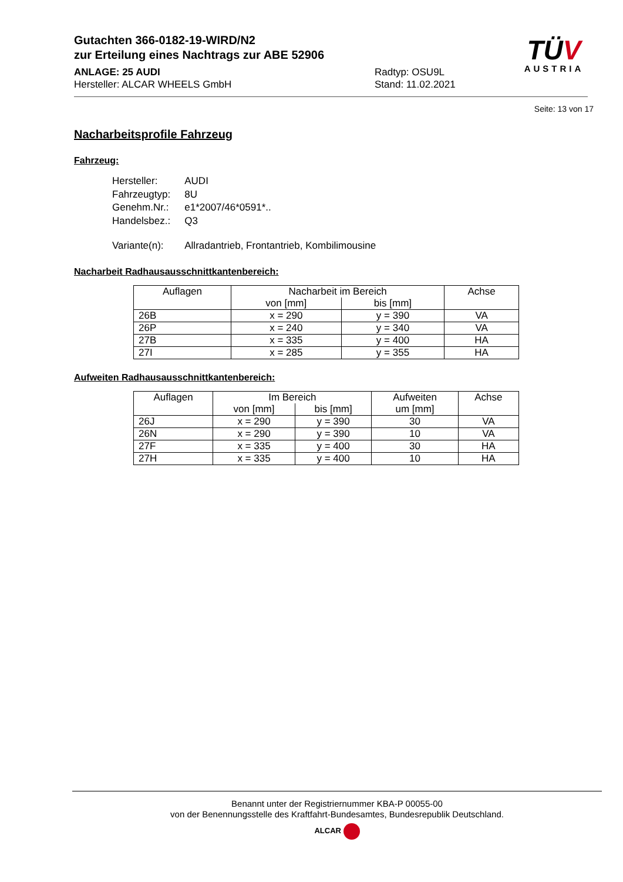Gutachten 366-0182-19-WIRD/N2
zur Erteilung eines Nachtrags zur ABE 52906
ANLAGE: 25 AUDI
Hersteller: ALCAR WHEELS GmbH
Radtyp: OSU9L
Stand: 11.02.2021
TÜV
AUSTRIA
Seite: 13 von 17
Nacharbeitsprofile Fahrzeug
Fahrzeug:
| Hersteller: | AUDI |
| Fahrzeugtyp: | 8U |
| Genehm.Nr.: | e1*2007/46*0591*.. |
| Handelsbez.: | Q3 |
| Variante(n): | Allradantrieb, Frontantrieb, Kombilimousine |
Nacharbeit Radhausausschnittkantenbereich:
| Auflagen | Nacharbeit im Bereich | | Achse |
| --- | --- | --- | --- |
| | von [mm] | bis [mm] | |
| 26B | x = 290 | y = 390 | VA |
| 26P | x = 240 | y = 340 | VA |
| 27B | x = 335 | y = 400 | HA |
| 27I | x = 285 | y = 355 | HA |
Aufweiten Radhausausschnittkantenbereich:
| Auflagen | Im Bereich | | Aufweiten um [mm] | Achse |
| --- | --- | --- | --- | --- |
| | von [mm] | bis [mm] | | |
| 26J | x = 290 | y = 390 | 30 | VA |
| 26N | x = 290 | y = 390 | 10 | VA |
| 27F | x = 335 | y = 400 | 30 | HA |
| 27H | x = 335 | y = 400 | 10 | HA |
Benannt unter der Registriernummer KBA-P 00055-00
von der Benennungsstelle des Kraftfahrt-Bundesamtes, Bundesrepublik Deutschland.
ALCAR